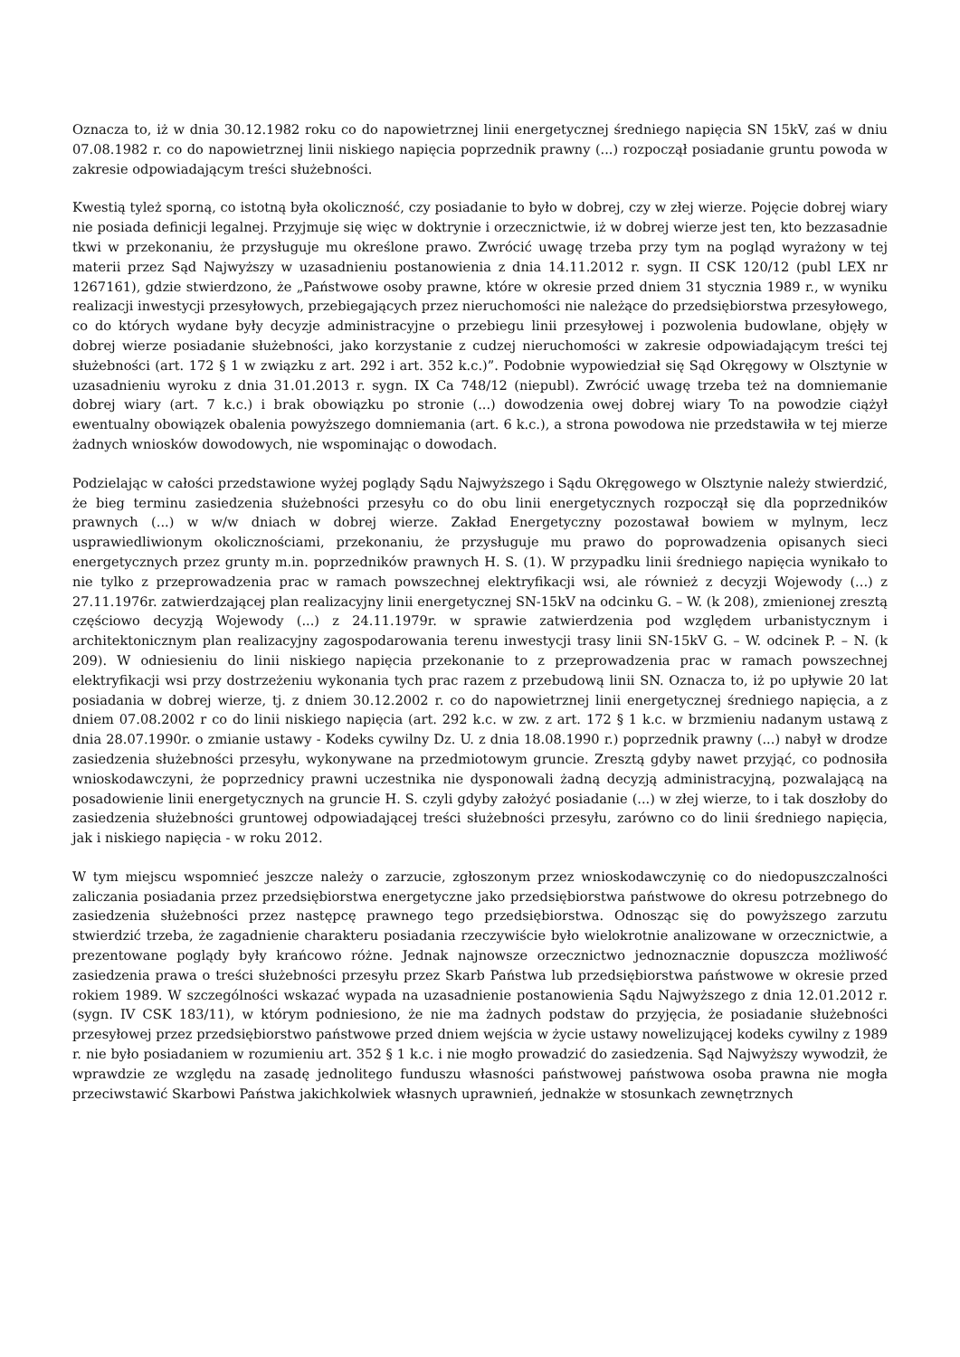Oznacza to, iż w dnia 30.12.1982 roku co do napowietrznej linii energetycznej średniego napięcia SN 15kV, zaś w dniu 07.08.1982 r. co do napowietrznej linii niskiego napięcia poprzednik prawny (...) rozpoczął posiadanie gruntu powoda w zakresie odpowiadającym treści służebności.
Kwestią tyleż sporną, co istotną była okoliczność, czy posiadanie to było w dobrej, czy w złej wierze. Pojęcie dobrej wiary nie posiada definicji legalnej. Przyjmuje się więc w doktrynie i orzecznictwie, iż w dobrej wierze jest ten, kto bezzasadnie tkwi w przekonaniu, że przysługuje mu określone prawo. Zwrócić uwagę trzeba przy tym na pogląd wyrażony w tej materii przez Sąd Najwyższy w uzasadnieniu postanowienia z dnia 14.11.2012 r. sygn. II CSK 120/12 (publ LEX nr 1267161), gdzie stwierdzono, że „Państwowe osoby prawne, które w okresie przed dniem 31 stycznia 1989 r., w wyniku realizacji inwestycji przesyłowych, przebiegających przez nieruchomości nie należące do przedsiębiorstwa przesyłowego, co do których wydane były decyzje administracyjne o przebiegu linii przesyłowej i pozwolenia budowlane, objęły w dobrej wierze posiadanie służebności, jako korzystanie z cudzej nieruchomości w zakresie odpowiadającym treści tej służebności (art. 172 § 1 w związku z art. 292 i art. 352 k.c.)”. Podobnie wypowiedział się Sąd Okręgowy w Olsztynie w uzasadnieniu wyroku z dnia 31.01.2013 r. sygn. IX Ca 748/12 (niepubl). Zwrócić uwagę trzeba też na domniemanie dobrej wiary (art. 7 k.c.) i brak obowiązku po stronie (...) dowodzenia owej dobrej wiary To na powodzie ciążył ewentualny obowiązek obalenia powyższego domniemania (art. 6 k.c.), a strona powodowa nie przedstawiła w tej mierze żadnych wniosków dowodowych, nie wspominając o dowodach.
Podzielając w całości przedstawione wyżej poglądy Sądu Najwyższego i Sądu Okręgowego w Olsztynie należy stwierdzić, że bieg terminu zasiedzenia służebności przesyłu co do obu linii energetycznych rozpoczął się dla poprzedników prawnych (...) w w/w dniach w dobrej wierze. Zakład Energetyczny pozostawał bowiem w mylnym, lecz usprawiedliwionym okolicznościami, przekonaniu, że przysługuje mu prawo do poprowadzenia opisanych sieci energetycznych przez grunty m.in. poprzedników prawnych H. S. (1). W przypadku linii średniego napięcia wynikało to nie tylko z przeprowadzenia prac w ramach powszechnej elektryfikacji wsi, ale również z decyzji Wojewody (...) z 27.11.1976r. zatwierdzającej plan realizacyjny linii energetycznej SN-15kV na odcinku G. – W. (k 208), zmienionej zresztą częściowo decyzją Wojewody (...) z 24.11.1979r. w sprawie zatwierdzenia pod względem urbanistycznym i architektonicznym plan realizacyjny zagospodarowania terenu inwestycji trasy linii SN-15kV G. – W. odcinek P. – N. (k 209). W odniesieniu do linii niskiego napięcia przekonanie to z przeprowadzenia prac w ramach powszechnej elektryfikacji wsi przy dostrzeżeniu wykonania tych prac razem z przebudową linii SN. Oznacza to, iż po upływie 20 lat posiadania w dobrej wierze, tj. z dniem 30.12.2002 r. co do napowietrznej linii energetycznej średniego napięcia, a z dniem 07.08.2002 r co do linii niskiego napięcia (art. 292 k.c. w zw. z art. 172 § 1 k.c. w brzmieniu nadanym ustawą z dnia 28.07.1990r. o zmianie ustawy - Kodeks cywilny Dz. U. z dnia 18.08.1990 r.) poprzednik prawny (...) nabył w drodze zasiedzenia służebności przesyłu, wykonywane na przedmiotowym gruncie. Zresztą gdyby nawet przyjąć, co podnosiła wnioskodawczyni, że poprzednicy prawni uczestnika nie dysponowali żadną decyzją administracyjną, pozwalającą na posadowienie linii energetycznych na gruncie H. S. czyli gdyby założyć posiadanie (...) w złej wierze, to i tak doszłoby do zasiedzenia służebności gruntowej odpowiadającej treści służebności przesyłu, zarówno co do linii średniego napięcia, jak i niskiego napięcia - w roku 2012.
W tym miejscu wspomnieć jeszcze należy o zarzucie, zgłoszonym przez wnioskodawczynię co do niedopuszczalności zaliczania posiadania przez przedsiębiorstwa energetyczne jako przedsiębiorstwa państwowe do okresu potrzebnego do zasiedzenia służebności przez następcę prawnego tego przedsiębiorstwa. Odnosząc się do powyższego zarzutu stwierdzić trzeba, że zagadnienie charakteru posiadania rzeczywiście było wielokrotnie analizowane w orzecznictwie, a prezentowane poglądy były krańcowo różne. Jednak najnowsze orzecznictwo jednoznacznie dopuszcza możliwość zasiedzenia prawa o treści służebności przesyłu przez Skarb Państwa lub przedsiębiorstwa państwowe w okresie przed rokiem 1989. W szczególności wskazać wypada na uzasadnienie postanowienia Sądu Najwyższego z dnia 12.01.2012 r. (sygn. IV CSK 183/11), w którym podniesiono, że nie ma żadnych podstaw do przyjęcia, że posiadanie służebności przesyłowej przez przedsiębiorstwo państwowe przed dniem wejścia w życie ustawy nowelizującej kodeks cywilny z 1989 r. nie było posiadaniem w rozumieniu art. 352 § 1 k.c. i nie mogło prowadzić do zasiedzenia. Sąd Najwyższy wywodził, że wprawdzie ze względu na zasadę jednolitego funduszu własności państwowej państwowa osoba prawna nie mogła przeciwstawić Skarbowi Państwa jakichkolwiek własnych uprawnień, jednakże w stosunkach zewnętrznych